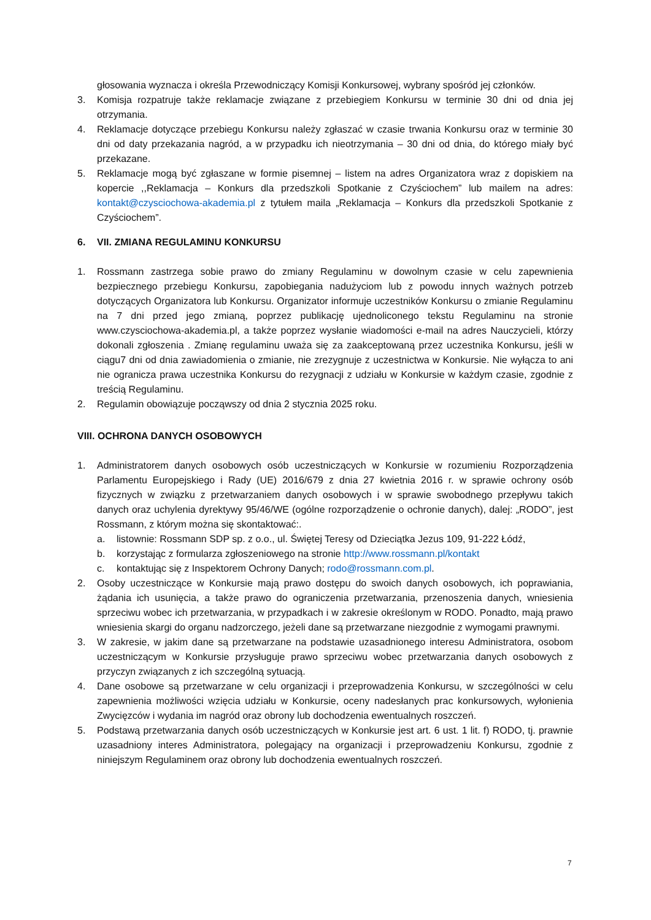głosowania wyznacza i określa Przewodniczący Komisji Konkursowej, wybrany spośród jej członków.
3. Komisja rozpatruje także reklamacje związane z przebiegiem Konkursu w terminie 30 dni od dnia jej otrzymania.
4. Reklamacje dotyczące przebiegu Konkursu należy zgłaszać w czasie trwania Konkursu oraz w terminie 30 dni od daty przekazania nagród, a w przypadku ich nieotrzymania – 30 dni od dnia, do którego miały być przekazane.
5. Reklamacje mogą być zgłaszane w formie pisemnej – listem na adres Organizatora wraz z dopiskiem na kopercie ,,Reklamacja – Konkurs dla przedszkoli Spotkanie z Czyściochem” lub mailem na adres: kontakt@czysciochowa-akademia.pl z tytułem maila „Reklamacja – Konkurs dla przedszkoli Spotkanie z Czyściochem”.
6. VII. ZMIANA REGULAMINU KONKURSU
1. Rossmann zastrzega sobie prawo do zmiany Regulaminu w dowolnym czasie w celu zapewnienia bezpiecznego przebiegu Konkursu, zapobiegania nadużyciom lub z powodu innych ważnych potrzeb dotyczących Organizatora lub Konkursu. Organizator informuje uczestników Konkursu o zmianie Regulaminu na 7 dni przed jego zmianą, poprzez publikację ujednoliconego tekstu Regulaminu na stronie www.czysciochowa-akademia.pl, a także poprzez wysłanie wiadomości e-mail na adres Nauczycieli, którzy dokonali zgłoszenia . Zmianę regulaminu uważa się za zaakceptowaną przez uczestnika Konkursu, jeśli w ciągu7 dni od dnia zawiadomienia o zmianie, nie zrezygnuje z uczestnictwa w Konkursie. Nie wyłącza to ani nie ogranicza prawa uczestnika Konkursu do rezygnacji z udziału w Konkursie w każdym czasie, zgodnie z treścią Regulaminu.
2. Regulamin obowiązuje począwszy od dnia 2 stycznia 2025 roku.
VIII. OCHRONA DANYCH OSOBOWYCH
1. Administratorem danych osobowych osób uczestniczących w Konkursie w rozumieniu Rozporządzenia Parlamentu Europejskiego i Rady (UE) 2016/679 z dnia 27 kwietnia 2016 r. w sprawie ochrony osób fizycznych w związku z przetwarzaniem danych osobowych i w sprawie swobodnego przepływu takich danych oraz uchylenia dyrektywy 95/46/WE (ogólne rozporządzenie o ochronie danych), dalej: „RODO”, jest Rossmann, z którym można się skontaktować:.
a. listownie: Rossmann SDP sp. z o.o., ul. Świętej Teresy od Dzieciątka Jezus 109, 91-222 Łódź,
b. korzystając z formularza zgłoszeniowego na stronie http://www.rossmann.pl/kontakt
c. kontaktując się z Inspektorem Ochrony Danych; rodo@rossmann.com.pl.
2. Osoby uczestniczące w Konkursie mają prawo dostępu do swoich danych osobowych, ich poprawiania, żądania ich usunięcia, a także prawo do ograniczenia przetwarzania, przenoszenia danych, wniesienia sprzeciwu wobec ich przetwarzania, w przypadkach i w zakresie określonym w RODO. Ponadto, mają prawo wniesienia skargi do organu nadzorczego, jeżeli dane są przetwarzane niezgodnie z wymogami prawnymi.
3. W zakresie, w jakim dane są przetwarzane na podstawie uzasadnionego interesu Administratora, osobom uczestniczącym w Konkursie przysługuje prawo sprzeciwu wobec przetwarzania danych osobowych z przyczyn związanych z ich szczególną sytuacją.
4. Dane osobowe są przetwarzane w celu organizacji i przeprowadzenia Konkursu, w szczególności w celu zapewnienia możliwości wzięcia udziału w Konkursie, oceny nadesłanych prac konkursowych, wyłonienia Zwycięzców i wydania im nagród oraz obrony lub dochodzenia ewentualnych roszczeń.
5. Podstawą przetwarzania danych osób uczestniczących w Konkursie jest art. 6 ust. 1 lit. f) RODO, tj. prawnie uzasadniony interes Administratora, polegający na organizacji i przeprowadzeniu Konkursu, zgodnie z niniejszym Regulaminem oraz obrony lub dochodzenia ewentualnych roszczeń.
7